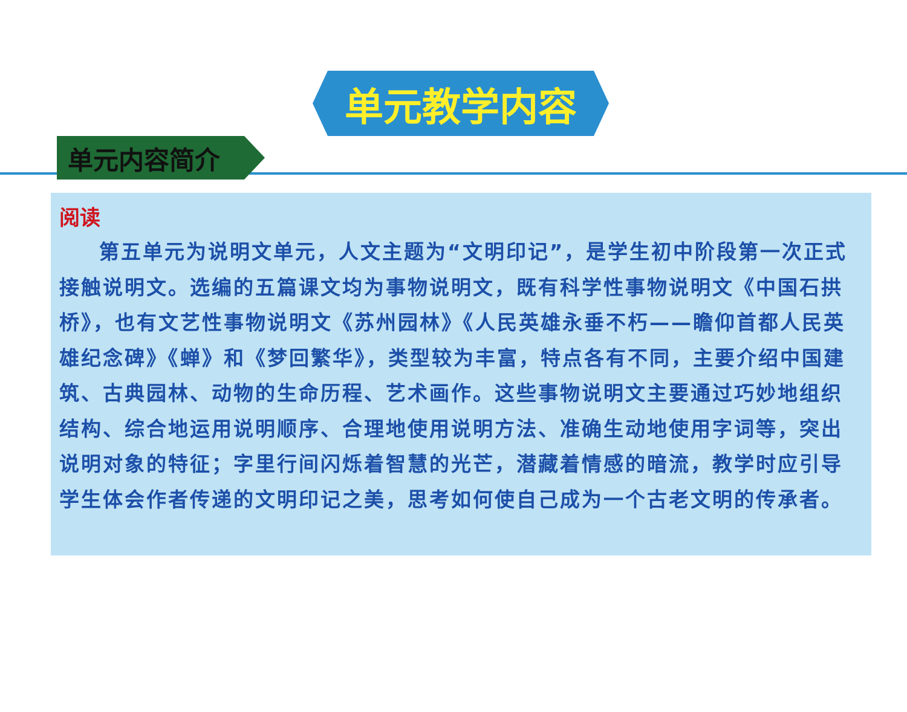单元教学内容
单元内容简介
阅读
第五单元为说明文单元，人文主题为“文明印记”，是学生初中阶段第一次正式接触说明文。选编的五篇课文均为事物说明文，既有科学性事物说明文《中国石拱桥》，也有文艺性事物说明文《苏州园林》《人民英雄永垂不朽——瞻仰首都人民英雄纪念碑》《蝉》和《梦回繁华》，类型较为丰富，特点各有不同，主要介绍中国建筑、古典园林、动物的生命历程、艺术画作。这些事物说明文主要通过巧妙地组织结构、综合地运用说明顺序、合理地使用说明方法、准确生动地使用字词等，突出说明对象的特征；字里行间闪烁着智慧的光芒，潜藏着情感的暗流，教学时应引导学生体会作者传递的文明印记之美，思考如何使自己成为一个古老文明的传承者。